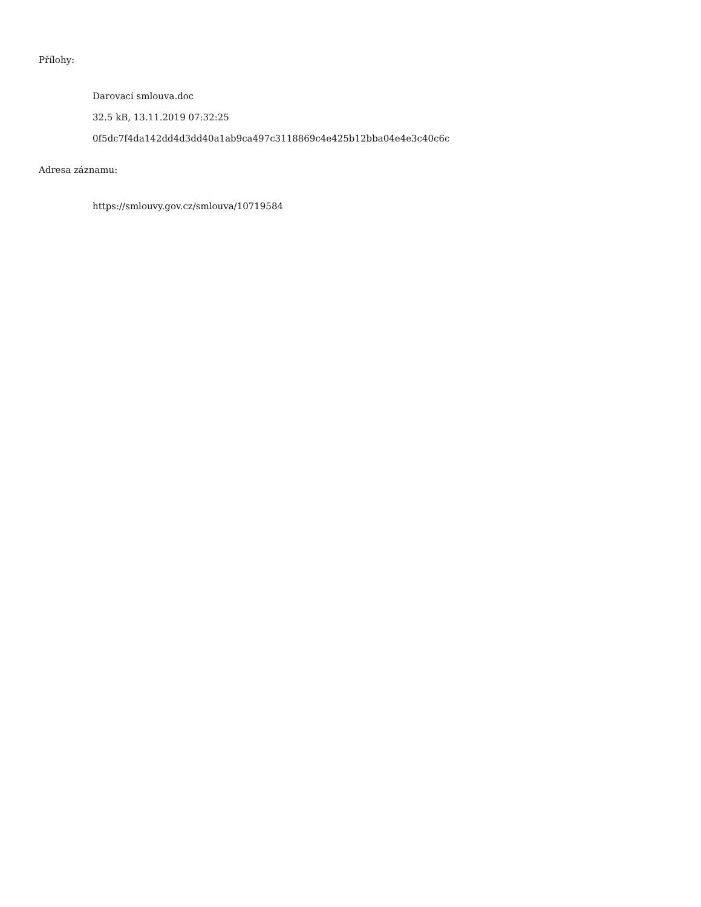Přílohy:
Darovací smlouva.doc
32.5 kB, 13.11.2019 07:32:25
0f5dc7f4da142dd4d3dd40a1ab9ca497c3118869c4e425b12bba04e4e3c40c6c
Adresa záznamu:
https://smlouvy.gov.cz/smlouva/10719584